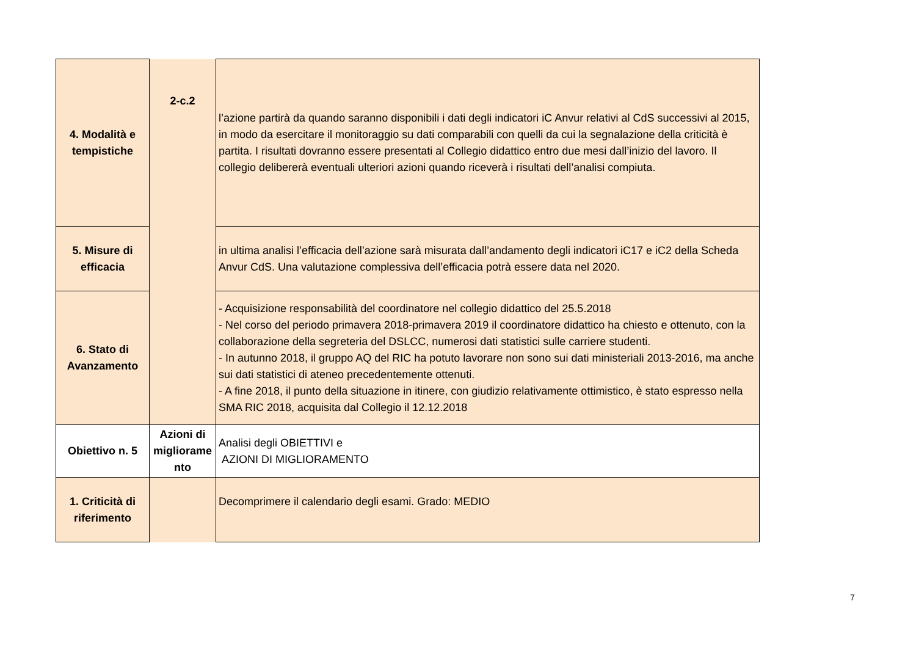| 4. Modalità e tempistiche | 2-c.2 | l’azione partirà da quando saranno disponibili i dati degli indicatori iC Anvur relativi al CdS successivi al 2015, in modo da esercitare il monitoraggio su dati comparabili con quelli da cui la segnalazione della criticità è partita. I risultati dovranno essere presentati al Collegio didattico entro due mesi dall’inizio del lavoro. Il collegio delibererà eventuali ulteriori azioni quando riceverà i risultati dell’analisi compiuta. |
| 5. Misure di efficacia | | in ultima analisi l’efficacia dell’azione sarà misurata dall’andamento degli indicatori iC17 e iC2 della Scheda Anvur CdS. Una valutazione complessiva dell’efficacia potrà essere data nel 2020. |
| 6. Stato di Avanzamento | | - Acquisizione responsabilità del coordinatore nel collegio didattico del 25.5.2018 - Nel corso del periodo primavera 2018-primavera 2019 il coordinatore didattico ha chiesto e ottenuto, con la collaborazione della segreteria del DSLCC, numerosi dati statistici sulle carriere studenti. - In autunno 2018, il gruppo AQ del RIC ha potuto lavorare non sono sui dati ministeriali 2013-2016, ma anche sui dati statistici di ateneo precedentemente ottenuti. - A fine 2018, il punto della situazione in itinere, con giudizio relativamente ottimistico, è stato espresso nella SMA RIC 2018, acquisita dal Collegio il 12.12.2018 |
| Obiettivo n. 5 | Azioni di migliorame nto | Analisi degli OBIETTIVI e AZIONI DI MIGLIORAMENTO |
| 1. Criticità di riferimento | | Decomprimere il calendario degli esami. Grado: MEDIO |
7